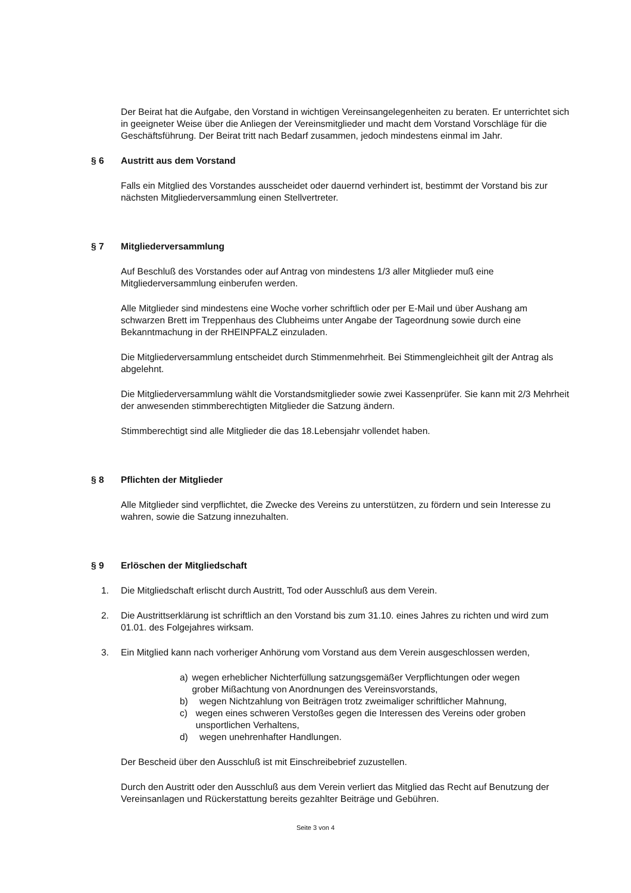Der Beirat hat die Aufgabe, den Vorstand in wichtigen Vereinsangelegenheiten zu beraten. Er unterrichtet sich in geeigneter Weise über die Anliegen der Vereinsmitglieder und macht dem Vorstand Vorschläge für die Geschäftsführung. Der Beirat tritt nach Bedarf zusammen, jedoch mindestens einmal im Jahr.
§ 6 Austritt aus dem Vorstand
Falls ein Mitglied des Vorstandes ausscheidet oder dauernd verhindert ist, bestimmt der Vorstand bis zur nächsten Mitgliederversammlung einen Stellvertreter.
§ 7 Mitgliederversammlung
Auf Beschluß des Vorstandes oder auf Antrag von mindestens 1/3 aller Mitglieder muß eine Mitgliederversammlung einberufen werden.
Alle Mitglieder sind mindestens eine Woche vorher schriftlich oder per E-Mail und über Aushang am schwarzen Brett im Treppenhaus des Clubheims unter Angabe der Tageordnung sowie durch eine Bekanntmachung in der RHEINPFALZ einzuladen.
Die Mitgliederversammlung entscheidet durch Stimmenmehrheit. Bei Stimmengleichheit gilt der Antrag als abgelehnt.
Die Mitgliederversammlung wählt die Vorstandsmitglieder sowie zwei Kassenprüfer. Sie kann mit 2/3 Mehrheit der anwesenden stimmberechtigten Mitglieder die Satzung ändern.
Stimmberechtigt sind alle Mitglieder die das 18.Lebensjahr vollendet haben.
§ 8 Pflichten der Mitglieder
Alle Mitglieder sind verpflichtet, die Zwecke des Vereins zu unterstützen, zu fördern und sein Interesse zu wahren, sowie die Satzung innezuhalten.
§ 9 Erlöschen der Mitgliedschaft
1. Die Mitgliedschaft erlischt durch Austritt, Tod oder Ausschluß aus dem Verein.
2. Die Austrittserklärung ist schriftlich an den Vorstand bis zum 31.10. eines Jahres zu richten und wird zum 01.01. des Folgejahres wirksam.
3. Ein Mitglied kann nach vorheriger Anhörung vom Vorstand aus dem Verein ausgeschlossen werden,
a) wegen erheblicher Nichterfüllung satzungsgemäßer Verpflichtungen oder wegen grober Mißachtung von Anordnungen des Vereinsvorstands,
b) wegen Nichtzahlung von Beiträgen trotz zweimaliger schriftlicher Mahnung,
c) wegen eines schweren Verstoßes gegen die Interessen des Vereins oder groben unsportlichen Verhaltens,
d) wegen unehrenhafter Handlungen.
Der Bescheid über den Ausschluß ist mit Einschreibebrief zuzustellen.
Durch den Austritt oder den Ausschluß aus dem Verein verliert das Mitglied das Recht auf Benutzung der Vereinsanlagen und Rückerstattung bereits gezahlter Beiträge und Gebühren.
Seite 3 von 4